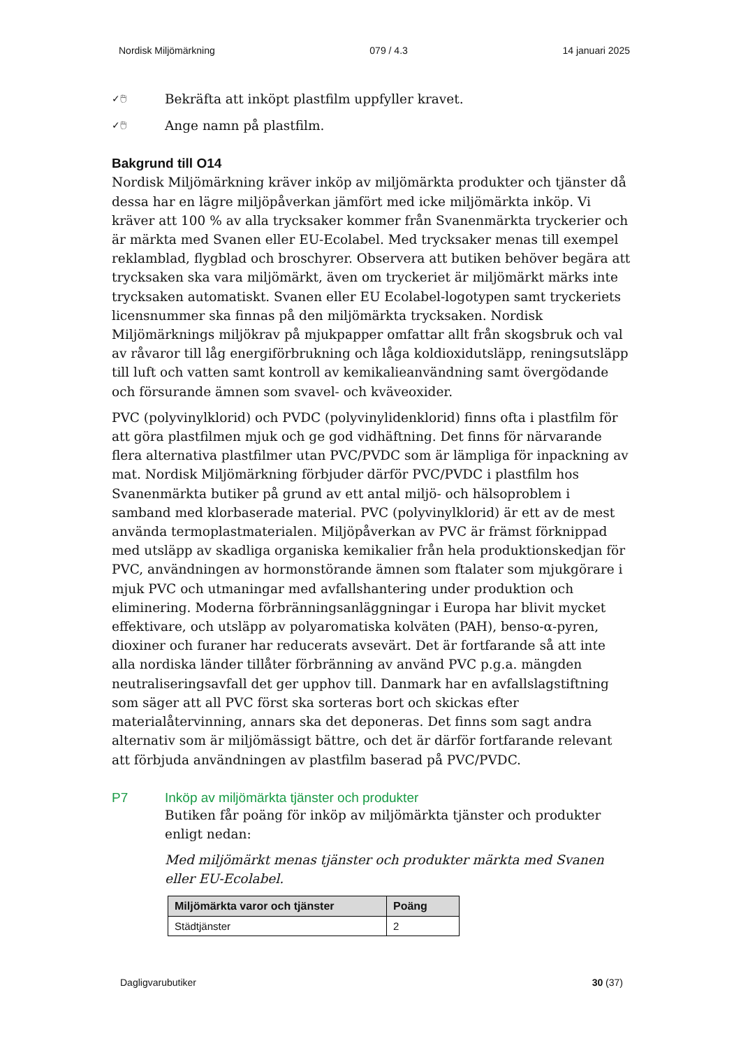Nordisk Miljömärkning 079 / 4.3 14 januari 2025
✓🖱 Bekräfta att inköpt plastfilm uppfyller kravet.
✓🖱 Ange namn på plastfilm.
Bakgrund till O14
Nordisk Miljömärkning kräver inköp av miljömärkta produkter och tjänster då dessa har en lägre miljöpåverkan jämfört med icke miljömärkta inköp. Vi kräver att 100 % av alla trycksaker kommer från Svanenmärkta tryckerier och är märkta med Svanen eller EU-Ecolabel. Med trycksaker menas till exempel reklamblad, flygblad och broschyrer. Observera att butiken behöver begära att trycksaken ska vara miljömärkt, även om tryckeriet är miljömärkt märks inte trycksaken automatiskt. Svanen eller EU Ecolabel-logotypen samt tryckeriets licensnummer ska finnas på den miljömärkta trycksaken. Nordisk Miljömärknings miljökrav på mjukpapper omfattar allt från skogsbruk och val av råvaror till låg energiförbrukning och låga koldioxidutsläpp, reningsutsläpp till luft och vatten samt kontroll av kemikalieanvändning samt övergödande och försurande ämnen som svavel- och kväveoxider.
PVC (polyvinylklorid) och PVDC (polyvinylidenklorid) finns ofta i plastfilm för att göra plastfilmen mjuk och ge god vidhäftning. Det finns för närvarande flera alternativa plastfilmer utan PVC/PVDC som är lämpliga för inpackning av mat. Nordisk Miljömärkning förbjuder därför PVC/PVDC i plastfilm hos Svanenmärkta butiker på grund av ett antal miljö- och hälsoproblem i samband med klorbaserade material. PVC (polyvinylklorid) är ett av de mest använda termoplastmaterialen. Miljöpåverkan av PVC är främst förknippad med utsläpp av skadliga organiska kemikalier från hela produktionskedjan för PVC, användningen av hormonstörande ämnen som ftalater som mjukgörare i mjuk PVC och utmaningar med avfallshantering under produktion och eliminering. Moderna förbränningsanläggningar i Europa har blivit mycket effektivare, och utsläpp av polyaromatiska kolväten (PAH), benso-α-pyren, dioxiner och furaner har reducerats avsevärt. Det är fortfarande så att inte alla nordiska länder tillåter förbränning av använd PVC p.g.a. mängden neutraliseringsavfall det ger upphov till. Danmark har en avfallslagstiftning som säger att all PVC först ska sorteras bort och skickas efter materialåtervinning, annars ska det deponeras. Det finns som sagt andra alternativ som är miljömässigt bättre, och det är därför fortfarande relevant att förbjuda användningen av plastfilm baserad på PVC/PVDC.
P7 Inköp av miljömärkta tjänster och produkter
Butiken får poäng för inköp av miljömärkta tjänster och produkter enligt nedan:
Med miljömärkt menas tjänster och produkter märkta med Svanen eller EU-Ecolabel.
| Miljömärkta varor och tjänster | Poäng |
| --- | --- |
| Städtjänster | 2 |
Dagligvarubutiker 30 (37)